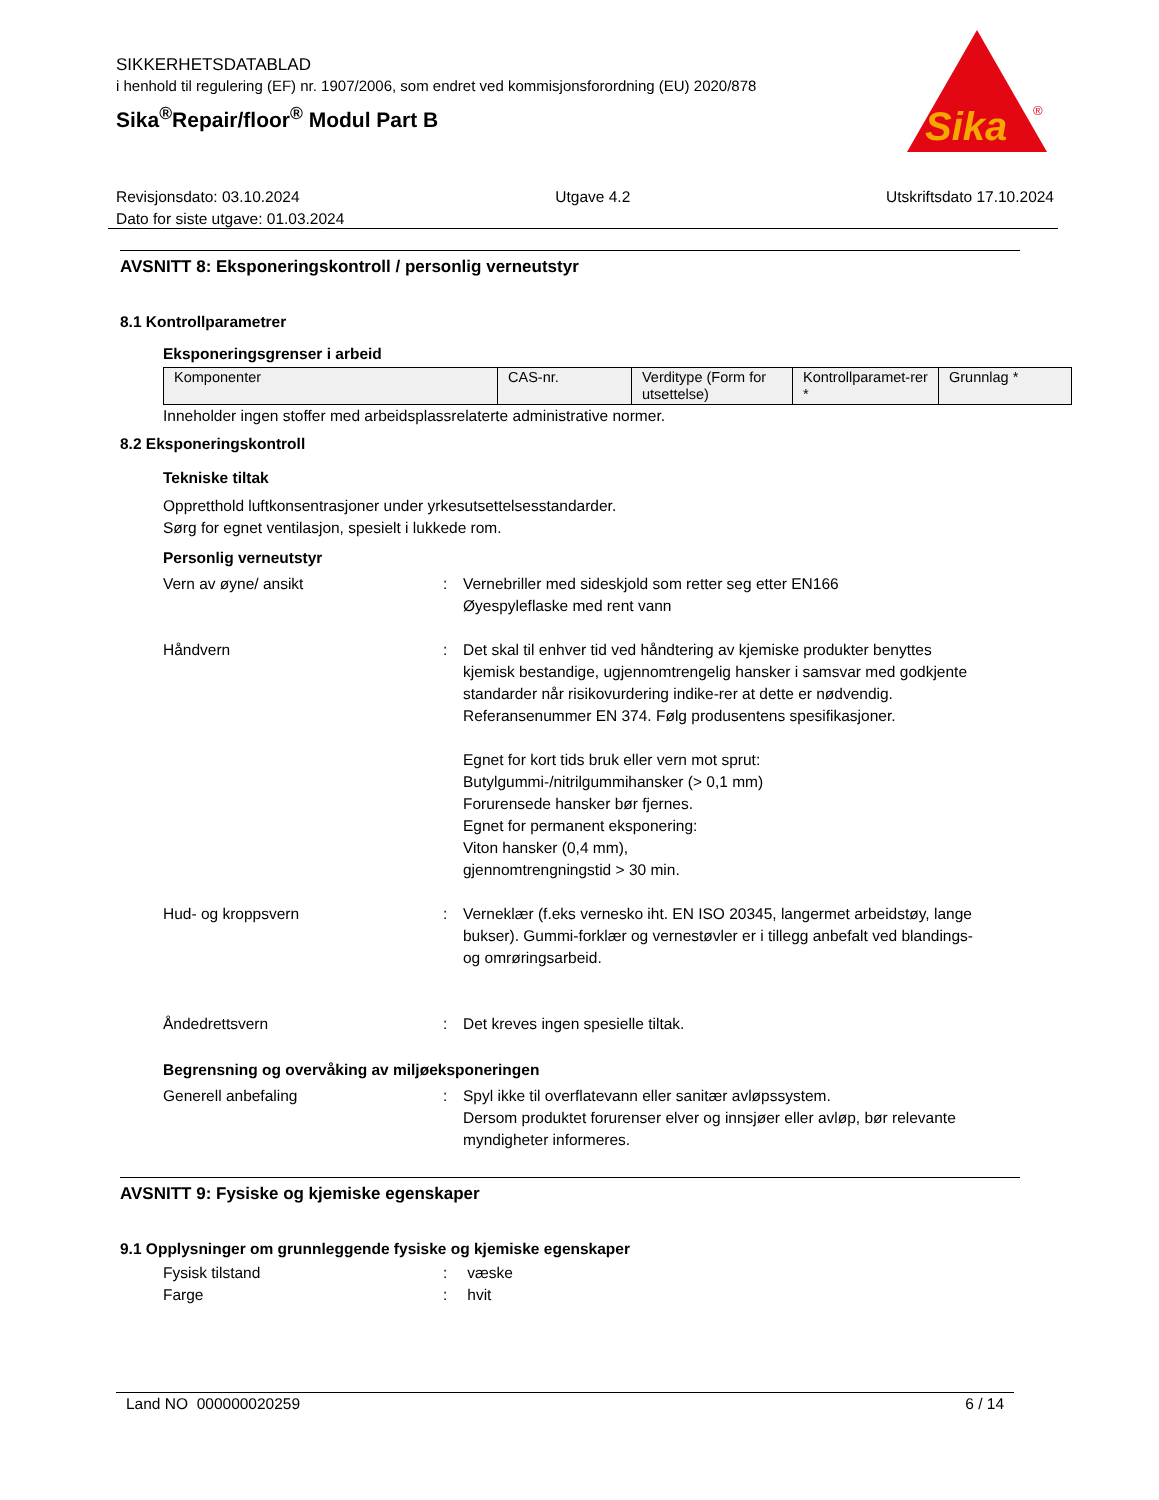SIKKERHETSDATABLAD
i henhold til regulering (EF) nr. 1907/2006, som endret ved kommisjonsforordning (EU) 2020/878
Sika<sup>®</sup>Repair/floor<sup>®</sup> Modul Part B
Sika
®
Revisjonsdato: 03.10.2024 Utgave 4.2 Utskriftsdato 17.10.2024
Dato for siste utgave: 01.03.2024
AVSNITT 8: Eksponeringskontroll / personlig verneutstyr
8.1 Kontrollparametrer
Eksponeringsgrenser i arbeid
| Komponenter | CAS-nr. | Verditype (Form for utsettelse) | Kontrollparamet-rer * | Grunnlag * |
| --- | --- | --- | --- | --- |
Inneholder ingen stoffer med arbeidsplassrelaterte administrative normer.
8.2 Eksponeringskontroll
Tekniske tiltak
Oppretthold luftkonsentrasjoner under yrkesutsettelsesstandarder.
Sørg for egnet ventilasjon, spesielt i lukkede rom.
Personlig verneutstyr
Vern av øyne/ ansikt : Vernebriller med sideskjold som retter seg etter EN166
Øyespyleflaske med rent vann
Håndvern : Det skal til enhver tid ved håndtering av kjemiske produkter benyttes kjemisk bestandige, ugjennomtrengelig hansker i samsvar med godkjente standarder når risikovurdering indike-rer at dette er nødvendig. Referansenummer EN 374. Følg produsentens spesifikasjoner.
Egnet for kort tids bruk eller vern mot sprut:
Butylgummi-/nitrilgummihansker (> 0,1 mm)
Forurensede hansker bør fjernes.
Egnet for permanent eksponering:
Viton hansker (0,4 mm),
gjennomtrengningstid > 30 min.
Hud- og kroppsvern : Verneklær (f.eks vernesko iht. EN ISO 20345, langermet arbeidstøy, lange bukser). Gummi-forklær og vernestøvler er i tillegg anbefalt ved blandings- og omrøringsarbeid.
Åndedrettsvern : Det kreves ingen spesielle tiltak.
Begrensning og overvåking av miljøeksponeringen
Generell anbefaling : Spyl ikke til overflatevann eller sanitær avløpssystem.
Dersom produktet forurenser elver og innsjøer eller avløp, bør relevante myndigheter informeres.
AVSNITT 9: Fysiske og kjemiske egenskaper
9.1 Opplysninger om grunnleggende fysiske og kjemiske egenskaper
Fysisk tilstand : væske
Farge : hvit
Land NO 000000020259 6 / 14